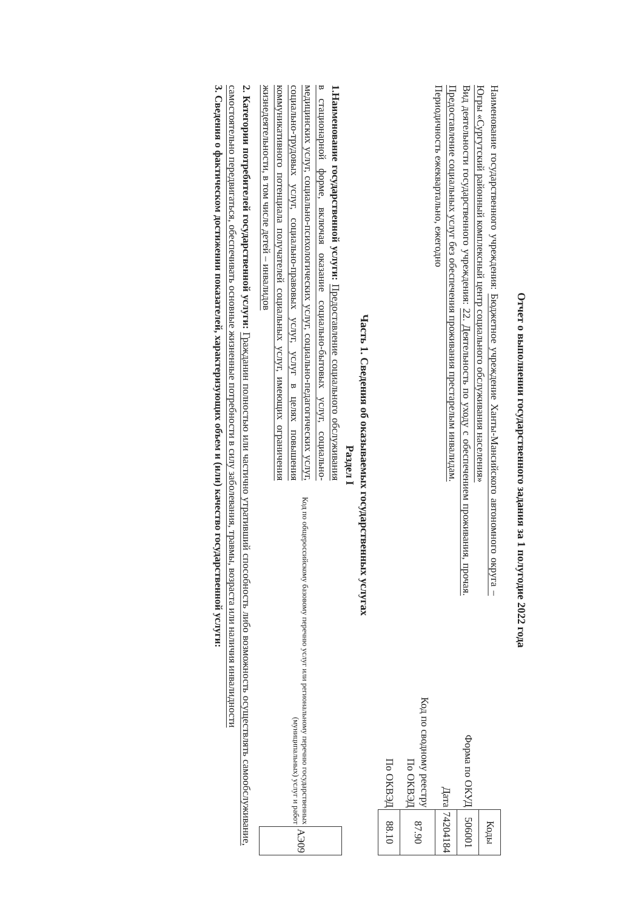Отчет о выполнении государственного задания за 1 полугодие 2022 года
Наименование государственного учреждения: Бюджетное учреждение Ханты-Мансийского автономного округа – Югры «Сургутский районный комплексный центр социального обслуживания населения»
Вид деятельности государственного учреждения: 22. Деятельность по уходу с обеспечением проживания, прочая. Предоставление социальных услуг без обеспечения проживания престарелым инвалидам.
Периодичность ежеквартально, ежегодно
| | Коды |
| Форма по ОКУД | 506001 |
| Дата | 74204184 |
| Код по сводному реестру По ОКВЭД | 87.90 |
| По ОКВЭД | 88.10 |
Часть 1. Сведения об оказываемых государственных услугах
Раздел I
1.Наименование государственной услуги: Предоставление социального обслуживания в стационарной форме, включая оказание социально-бытовых услуг, социально-медицинских услуг, социально-психологических услуг, социально-педагогических услуг, социально-трудовых услуг, социально-правовых услуг, услуг в целях повышения коммуникативного потенциала получателей социальных услуг, имеющих ограничения жизнедеятельности, в том числе детей – инвалидов
| Код по общероссийскому базовому перечню услуг или региональному перечню государственных (муниципальных) услуг и работ | АЭ09 |
2. Категории потребителей государственной услуги: Гражданин полностью или частично утративший способность либо возможность осуществлять самообслуживание, самостоятельно передвигаться, обеспечивать основные жизненные потребности в силу заболевания, травмы, возраста или наличия инвалидности
3. Сведения о фактическом достижении показателей, характеризующих объем и (или) качество государственной услуги: